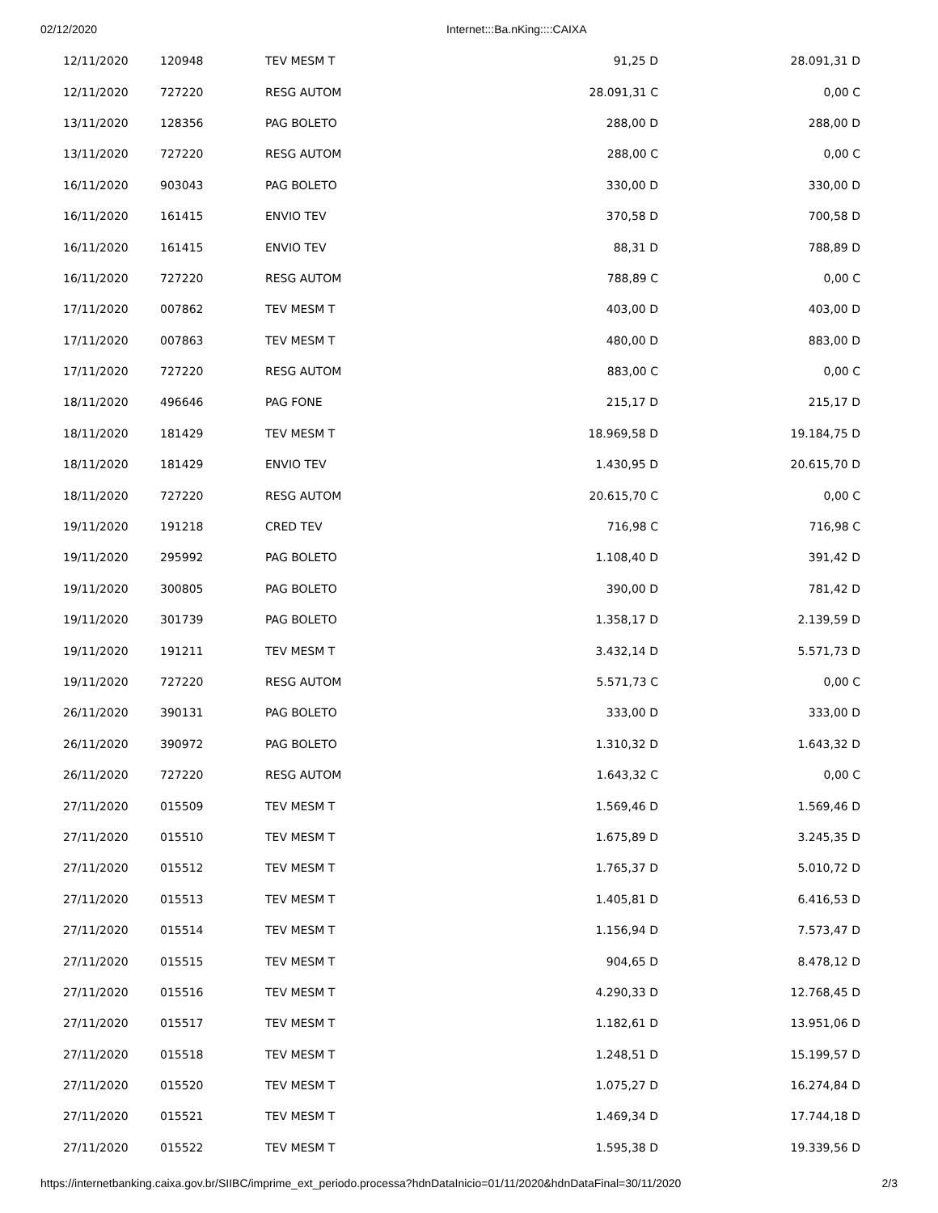02/12/2020 Internet:::Ba.nKing::::CAIXA
| 12/11/2020 | 120948 | TEV MESM T | 91,25 D | 28.091,31 D |
| 12/11/2020 | 727220 | RESG AUTOM | 28.091,31 C | 0,00 C |
| 13/11/2020 | 128356 | PAG BOLETO | 288,00 D | 288,00 D |
| 13/11/2020 | 727220 | RESG AUTOM | 288,00 C | 0,00 C |
| 16/11/2020 | 903043 | PAG BOLETO | 330,00 D | 330,00 D |
| 16/11/2020 | 161415 | ENVIO TEV | 370,58 D | 700,58 D |
| 16/11/2020 | 161415 | ENVIO TEV | 88,31 D | 788,89 D |
| 16/11/2020 | 727220 | RESG AUTOM | 788,89 C | 0,00 C |
| 17/11/2020 | 007862 | TEV MESM T | 403,00 D | 403,00 D |
| 17/11/2020 | 007863 | TEV MESM T | 480,00 D | 883,00 D |
| 17/11/2020 | 727220 | RESG AUTOM | 883,00 C | 0,00 C |
| 18/11/2020 | 496646 | PAG FONE | 215,17 D | 215,17 D |
| 18/11/2020 | 181429 | TEV MESM T | 18.969,58 D | 19.184,75 D |
| 18/11/2020 | 181429 | ENVIO TEV | 1.430,95 D | 20.615,70 D |
| 18/11/2020 | 727220 | RESG AUTOM | 20.615,70 C | 0,00 C |
| 19/11/2020 | 191218 | CRED TEV | 716,98 C | 716,98 C |
| 19/11/2020 | 295992 | PAG BOLETO | 1.108,40 D | 391,42 D |
| 19/11/2020 | 300805 | PAG BOLETO | 390,00 D | 781,42 D |
| 19/11/2020 | 301739 | PAG BOLETO | 1.358,17 D | 2.139,59 D |
| 19/11/2020 | 191211 | TEV MESM T | 3.432,14 D | 5.571,73 D |
| 19/11/2020 | 727220 | RESG AUTOM | 5.571,73 C | 0,00 C |
| 26/11/2020 | 390131 | PAG BOLETO | 333,00 D | 333,00 D |
| 26/11/2020 | 390972 | PAG BOLETO | 1.310,32 D | 1.643,32 D |
| 26/11/2020 | 727220 | RESG AUTOM | 1.643,32 C | 0,00 C |
| 27/11/2020 | 015509 | TEV MESM T | 1.569,46 D | 1.569,46 D |
| 27/11/2020 | 015510 | TEV MESM T | 1.675,89 D | 3.245,35 D |
| 27/11/2020 | 015512 | TEV MESM T | 1.765,37 D | 5.010,72 D |
| 27/11/2020 | 015513 | TEV MESM T | 1.405,81 D | 6.416,53 D |
| 27/11/2020 | 015514 | TEV MESM T | 1.156,94 D | 7.573,47 D |
| 27/11/2020 | 015515 | TEV MESM T | 904,65 D | 8.478,12 D |
| 27/11/2020 | 015516 | TEV MESM T | 4.290,33 D | 12.768,45 D |
| 27/11/2020 | 015517 | TEV MESM T | 1.182,61 D | 13.951,06 D |
| 27/11/2020 | 015518 | TEV MESM T | 1.248,51 D | 15.199,57 D |
| 27/11/2020 | 015520 | TEV MESM T | 1.075,27 D | 16.274,84 D |
| 27/11/2020 | 015521 | TEV MESM T | 1.469,34 D | 17.744,18 D |
| 27/11/2020 | 015522 | TEV MESM T | 1.595,38 D | 19.339,56 D |
https://internetbanking.caixa.gov.br/SIIBC/imprime_ext_periodo.processa?hdnDataInicio=01/11/2020&hdnDataFinal=30/11/2020 2/3